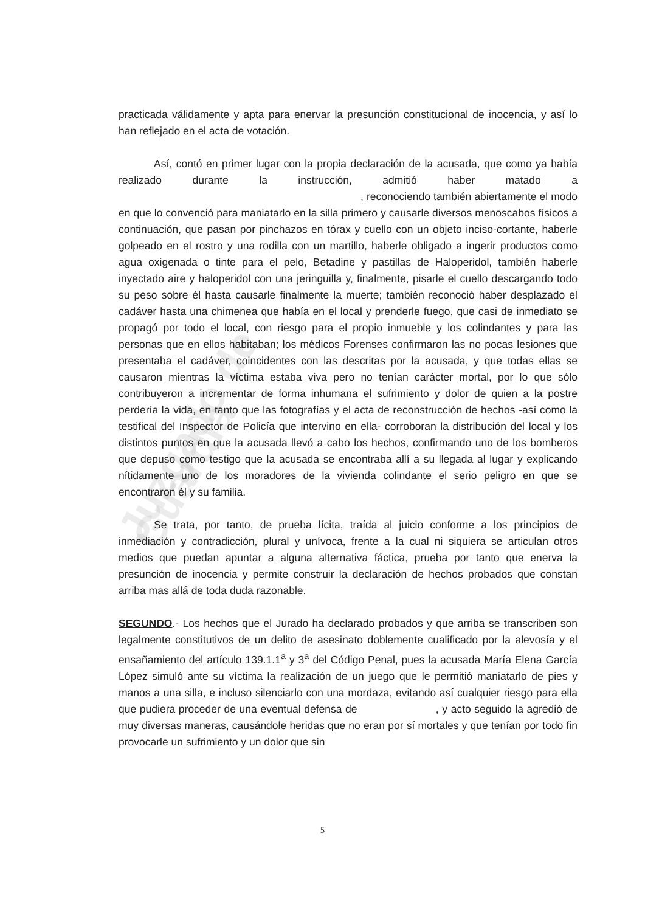Juzgado de Guardia
practicada válidamente y apta para enervar la presunción constitucional de inocencia, y así lo han reflejado en el acta de votación.
Así, contó en primer lugar con la propia declaración de la acusada, que como ya había realizado durante la instrucción, admitió haber matado a , reconociendo también abiertamente el modo en que lo convenció para maniatarlo en la silla primero y causarle diversos menoscabos físicos a continuación, que pasan por pinchazos en tórax y cuello con un objeto inciso-cortante, haberle golpeado en el rostro y una rodilla con un martillo, haberle obligado a ingerir productos como agua oxigenada o tinte para el pelo, Betadine y pastillas de Haloperidol, también haberle inyectado aire y haloperidol con una jeringuilla y, finalmente, pisarle el cuello descargando todo su peso sobre él hasta causarle finalmente la muerte; también reconoció haber desplazado el cadáver hasta una chimenea que había en el local y prenderle fuego, que casi de inmediato se propagó por todo el local, con riesgo para el propio inmueble y los colindantes y para las personas que en ellos habitaban; los médicos Forenses confirmaron las no pocas lesiones que presentaba el cadáver, coincidentes con las descritas por la acusada, y que todas ellas se causaron mientras la víctima estaba viva pero no tenían carácter mortal, por lo que sólo contribuyeron a incrementar de forma inhumana el sufrimiento y dolor de quien a la postre perdería la vida, en tanto que las fotografías y el acta de reconstrucción de hechos -así como la testifical del Inspector de Policía que intervino en ella- corroboran la distribución del local y los distintos puntos en que la acusada llevó a cabo los hechos, confirmando uno de los bomberos que depuso como testigo que la acusada se encontraba allí a su llegada al lugar y explicando nítidamente uno de los moradores de la vivienda colindante el serio peligro en que se encontraron él y su familia.
Se trata, por tanto, de prueba lícita, traída al juicio conforme a los principios de inmediación y contradicción, plural y unívoca, frente a la cual ni siquiera se articulan otros medios que puedan apuntar a alguna alternativa fáctica, prueba por tanto que enerva la presunción de inocencia y permite construir la declaración de hechos probados que constan arriba mas allá de toda duda razonable.
SEGUNDO.- Los hechos que el Jurado ha declarado probados y que arriba se transcriben son legalmente constitutivos de un delito de asesinato doblemente cualificado por la alevosía y el ensañamiento del artículo 139.1.1<sup>a</sup> y 3<sup>a</sup> del Código Penal, pues la acusada María Elena García López simuló ante su víctima la realización de un juego que le permitió maniatarlo de pies y manos a una silla, e incluso silenciarlo con una mordaza, evitando así cualquier riesgo para ella que pudiera proceder de una eventual defensa de , y acto seguido la agredió de muy diversas maneras, causándole heridas que no eran por sí mortales y que tenían por todo fin provocarle un sufrimiento y un dolor que sin
5